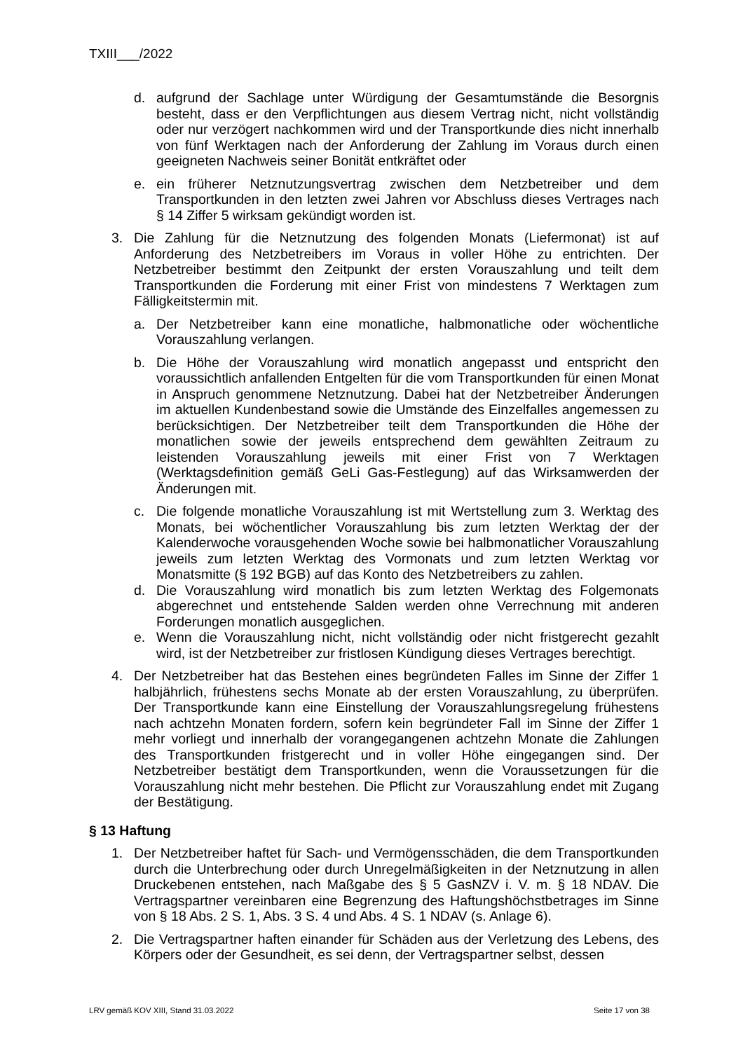TXIII___/2022
d. aufgrund der Sachlage unter Würdigung der Gesamtumstände die Besorgnis besteht, dass er den Verpflichtungen aus diesem Vertrag nicht, nicht vollständig oder nur verzögert nachkommen wird und der Transportkunde dies nicht innerhalb von fünf Werktagen nach der Anforderung der Zahlung im Voraus durch einen geeigneten Nachweis seiner Bonität entkräftet oder
e. ein früherer Netznutzungsvertrag zwischen dem Netzbetreiber und dem Transportkunden in den letzten zwei Jahren vor Abschluss dieses Vertrages nach § 14 Ziffer 5 wirksam gekündigt worden ist.
3. Die Zahlung für die Netznutzung des folgenden Monats (Liefermonat) ist auf Anforderung des Netzbetreibers im Voraus in voller Höhe zu entrichten. Der Netzbetreiber bestimmt den Zeitpunkt der ersten Vorauszahlung und teilt dem Transportkunden die Forderung mit einer Frist von mindestens 7 Werktagen zum Fälligkeitstermin mit.
a. Der Netzbetreiber kann eine monatliche, halbmonatliche oder wöchentliche Vorauszahlung verlangen.
b. Die Höhe der Vorauszahlung wird monatlich angepasst und entspricht den voraussichtlich anfallenden Entgelten für die vom Transportkunden für einen Monat in Anspruch genommene Netznutzung. Dabei hat der Netzbetreiber Änderungen im aktuellen Kundenbestand sowie die Umstände des Einzelfalles angemessen zu berücksichtigen. Der Netzbetreiber teilt dem Transportkunden die Höhe der monatlichen sowie der jeweils entsprechend dem gewählten Zeitraum zu leistenden Vorauszahlung jeweils mit einer Frist von 7 Werktagen (Werktagsdefinition gemäß GeLi Gas-Festlegung) auf das Wirksamwerden der Änderungen mit.
c. Die folgende monatliche Vorauszahlung ist mit Wertstellung zum 3. Werktag des Monats, bei wöchentlicher Vorauszahlung bis zum letzten Werktag der der Kalenderwoche vorausgehenden Woche sowie bei halbmonatlicher Vorauszahlung jeweils zum letzten Werktag des Vormonats und zum letzten Werktag vor Monatsmitte (§ 192 BGB) auf das Konto des Netzbetreibers zu zahlen.
d. Die Vorauszahlung wird monatlich bis zum letzten Werktag des Folgemonats abgerechnet und entstehende Salden werden ohne Verrechnung mit anderen Forderungen monatlich ausgeglichen.
e. Wenn die Vorauszahlung nicht, nicht vollständig oder nicht fristgerecht gezahlt wird, ist der Netzbetreiber zur fristlosen Kündigung dieses Vertrages berechtigt.
4. Der Netzbetreiber hat das Bestehen eines begründeten Falles im Sinne der Ziffer 1 halbjährlich, frühestens sechs Monate ab der ersten Vorauszahlung, zu überprüfen. Der Transportkunde kann eine Einstellung der Vorauszahlungsregelung frühestens nach achtzehn Monaten fordern, sofern kein begründeter Fall im Sinne der Ziffer 1 mehr vorliegt und innerhalb der vorangegangenen achtzehn Monate die Zahlungen des Transportkunden fristgerecht und in voller Höhe eingegangen sind. Der Netzbetreiber bestätigt dem Transportkunden, wenn die Voraussetzungen für die Vorauszahlung nicht mehr bestehen. Die Pflicht zur Vorauszahlung endet mit Zugang der Bestätigung.
§ 13 Haftung
1. Der Netzbetreiber haftet für Sach- und Vermögensschäden, die dem Transportkunden durch die Unterbrechung oder durch Unregelmäßigkeiten in der Netznutzung in allen Druckebenen entstehen, nach Maßgabe des § 5 GasNZV i. V. m. § 18 NDAV. Die Vertragspartner vereinbaren eine Begrenzung des Haftungshöchstbetrages im Sinne von § 18 Abs. 2 S. 1, Abs. 3 S. 4 und Abs. 4 S. 1 NDAV (s. Anlage 6).
2. Die Vertragspartner haften einander für Schäden aus der Verletzung des Lebens, des Körpers oder der Gesundheit, es sei denn, der Vertragspartner selbst, dessen
LRV gemäß KOV XIII, Stand 31.03.2022 Seite 17 von 38